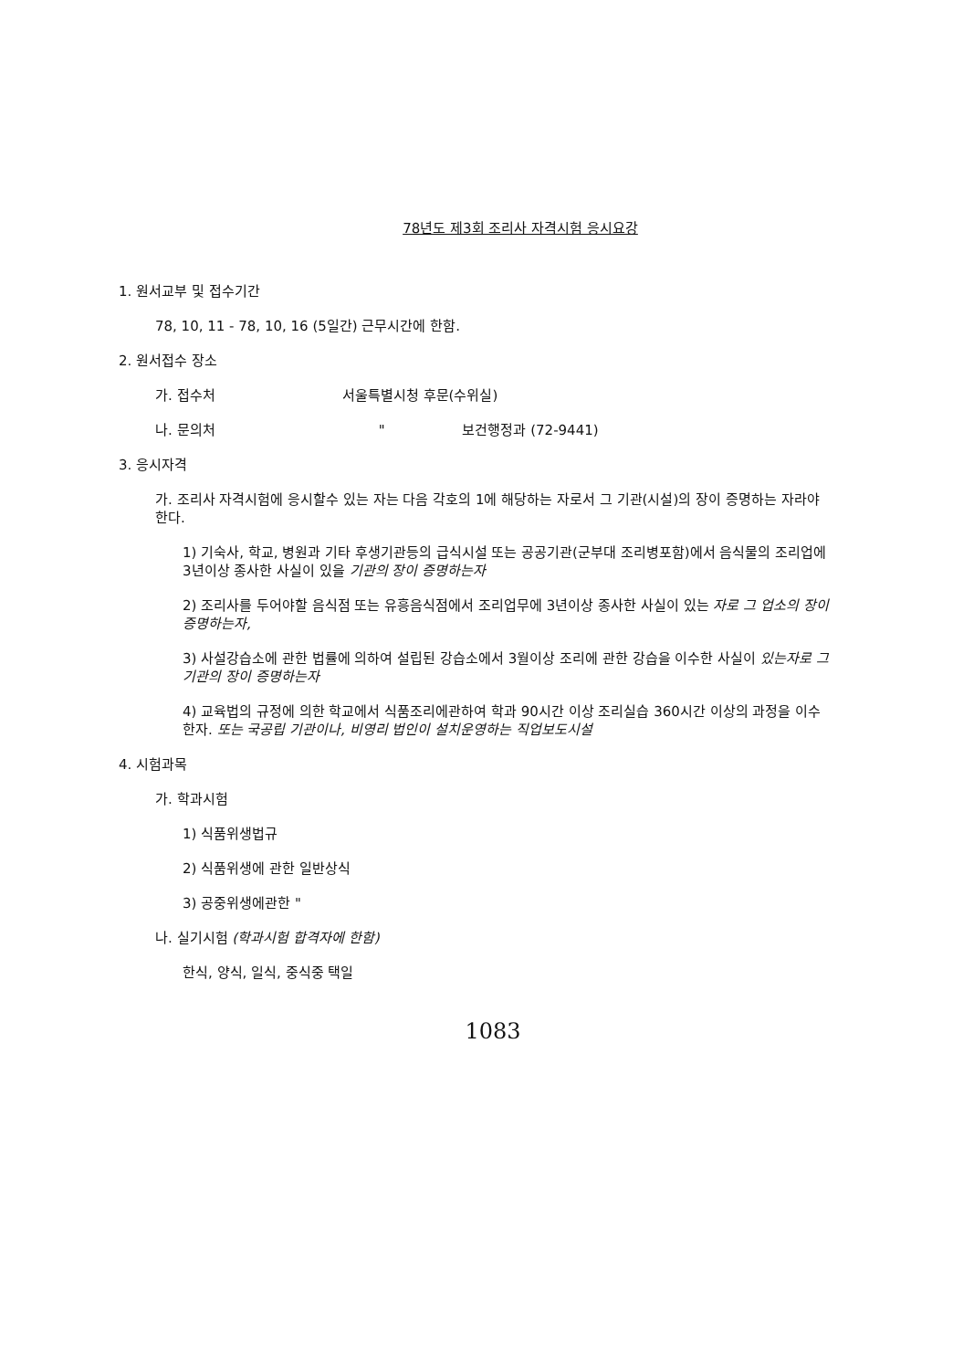78년도 제3회 조리사 자격시험 응시요강
1. 원서교부 및 접수기간
78, 10, 11 - 78, 10, 16 (5일간) 근무시간에 한함.
2. 원서접수 장소
가. 접수처 서울특별시청 후문(수위실)
나. 문의처 " 보건행정과 (72-9441)
3. 응시자격
가. 조리사 자격시험에 응시할수 있는 자는 다음 각호의 1에 해당하는 자로서 그 기관(시설)의 장이 증명하는 자라야 한다.
1) 기숙사, 학교, 병원과 기타 후생기관등의 급식시설 또는 공공기관(군부대 조리병포함)에서 음식물의 조리업에 3년이상 종사한 사실이 있을 기관의 장이 증명하는자
2) 조리사를 두어야할 음식점 또는 유흥음식점에서 조리업무에 3년이상 종사한 사실이 있는 자로 그 업소의 장이 증명하는자,
3) 사설강습소에 관한 법률에 의하여 설립된 강습소에서 3월이상 조리에 관한 강습을 이수한 사실이 있는자로 그 기관의 장이 증명하는자
4) 교육법의 규정에 의한 학교에서 식품조리에관하여 학과 90시간 이상 조리실습 360시간 이상의 과정을 이수한자. 또는 국공립 기관이나, 비영리 법인이 설치운영하는 직업보도시설
4. 시험과목
가. 학과시험
1) 식품위생법규
2) 식품위생에 관한 일반상식
3) 공중위생에관한 "
나. 실기시험 (학과시험 합격자에 한함)
한식, 양식, 일식, 중식중 택일
1083